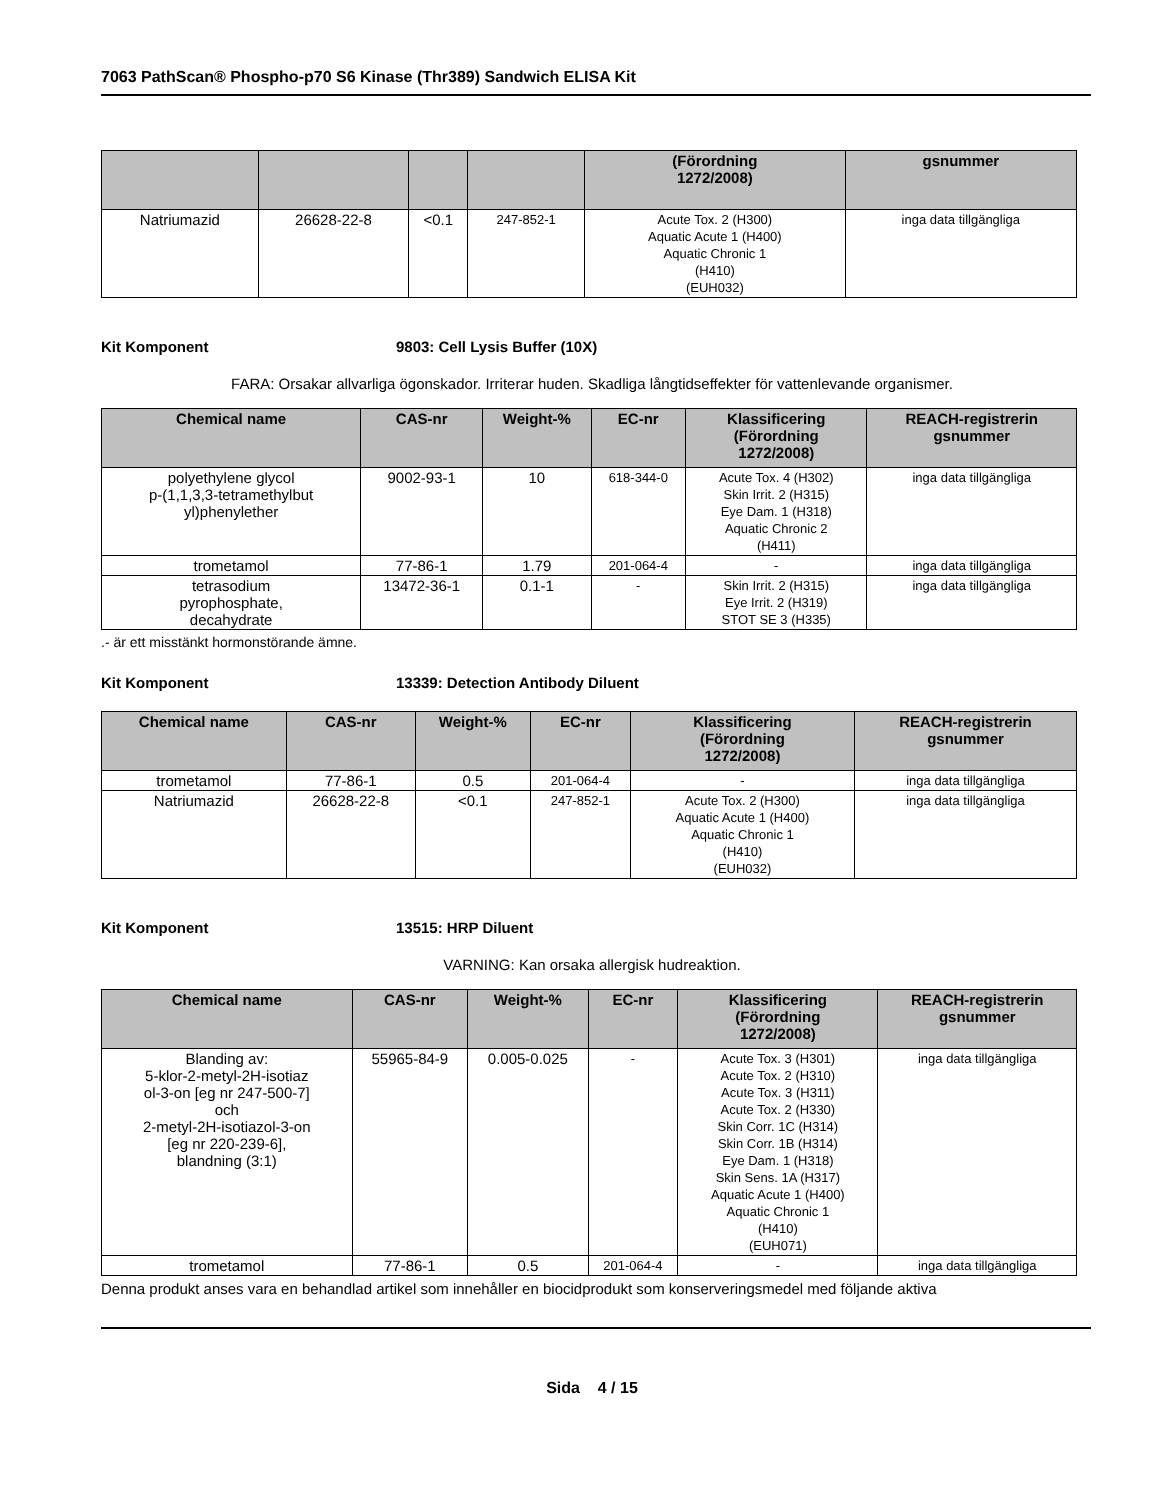7063 PathScan® Phospho-p70 S6 Kinase (Thr389) Sandwich ELISA Kit
| | | | | (Förordning 1272/2008) | gsnummer |
| --- | --- | --- | --- | --- | --- |
| Natriumazid | 26628-22-8 | <0.1 | 247-852-1 | Acute Tox. 2 (H300) Aquatic Acute 1 (H400) Aquatic Chronic 1 (H410) (EUH032) | inga data tillgängliga |
Kit Komponent 9803: Cell Lysis Buffer (10X)
FARA: Orsakar allvarliga ögonskador. Irriterar huden. Skadliga långtidseffekter för vattenlevande organismer.
| Chemical name | CAS-nr | Weight-% | EC-nr | Klassificering (Förordning 1272/2008) | REACH-registrerin gsnummer |
| --- | --- | --- | --- | --- | --- |
| polyethylene glycol p-(1,1,3,3-tetramethylbut yl)phenylether | 9002-93-1 | 10 | 618-344-0 | Acute Tox. 4 (H302) Skin Irrit. 2 (H315) Eye Dam. 1 (H318) Aquatic Chronic 2 (H411) | inga data tillgängliga |
| trometamol | 77-86-1 | 1.79 | 201-064-4 | - | inga data tillgängliga |
| tetrasodium pyrophosphate, decahydrate | 13472-36-1 | 0.1-1 | - | Skin Irrit. 2 (H315) Eye Irrit. 2 (H319) STOT SE 3 (H335) | inga data tillgängliga |
.- är ett misstänkt hormonstörande ämne.
Kit Komponent 13339: Detection Antibody Diluent
| Chemical name | CAS-nr | Weight-% | EC-nr | Klassificering (Förordning 1272/2008) | REACH-registrerin gsnummer |
| --- | --- | --- | --- | --- | --- |
| trometamol | 77-86-1 | 0.5 | 201-064-4 | - | inga data tillgängliga |
| Natriumazid | 26628-22-8 | <0.1 | 247-852-1 | Acute Tox. 2 (H300) Aquatic Acute 1 (H400) Aquatic Chronic 1 (H410) (EUH032) | inga data tillgängliga |
Kit Komponent 13515: HRP Diluent
VARNING: Kan orsaka allergisk hudreaktion.
| Chemical name | CAS-nr | Weight-% | EC-nr | Klassificering (Förordning 1272/2008) | REACH-registrerin gsnummer |
| --- | --- | --- | --- | --- | --- |
| Blanding av: 5-klor-2-metyl-2H-isotiaz ol-3-on [eg nr 247-500-7] och 2-metyl-2H-isotiazol-3-on [eg nr 220-239-6], blandning (3:1) | 55965-84-9 | 0.005-0.025 | - | Acute Tox. 3 (H301) Acute Tox. 2 (H310) Acute Tox. 3 (H311) Acute Tox. 2 (H330) Skin Corr. 1C (H314) Skin Corr. 1B (H314) Eye Dam. 1 (H318) Skin Sens. 1A (H317) Aquatic Acute 1 (H400) Aquatic Chronic 1 (H410) (EUH071) | inga data tillgängliga |
| trometamol | 77-86-1 | 0.5 | 201-064-4 | - | inga data tillgängliga |
Denna produkt anses vara en behandlad artikel som innehåller en biocidprodukt som konserveringsmedel med följande aktiva
Sida 4 / 15